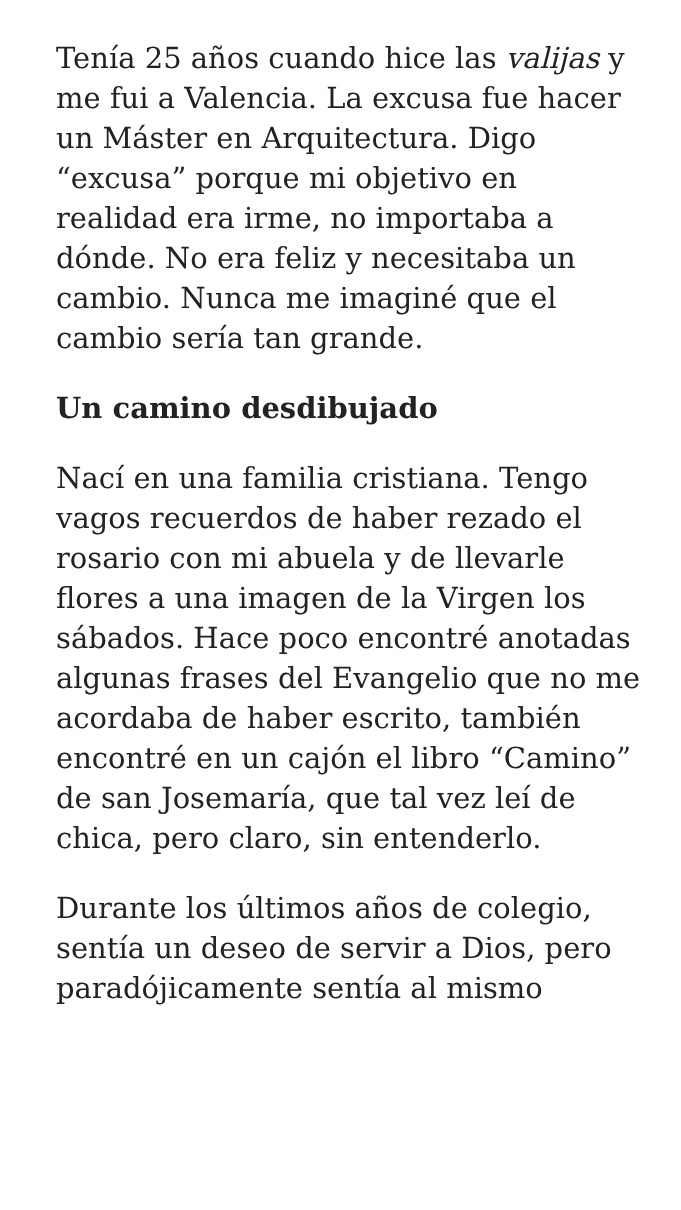Tenía 25 años cuando hice las valijas y me fui a Valencia. La excusa fue hacer un Máster en Arquitectura. Digo “excusa” porque mi objetivo en realidad era irme, no importaba a dónde. No era feliz y necesitaba un cambio. Nunca me imaginé que el cambio sería tan grande.
Un camino desdibujado
Nací en una familia cristiana. Tengo vagos recuerdos de haber rezado el rosario con mi abuela y de llevarle flores a una imagen de la Virgen los sábados. Hace poco encontré anotadas algunas frases del Evangelio que no me acordaba de haber escrito, también encontré en un cajón el libro “Camino” de san Josemaría, que tal vez leí de chica, pero claro, sin entenderlo.
Durante los últimos años de colegio, sentía un deseo de servir a Dios, pero paradójicamente sentía al mismo